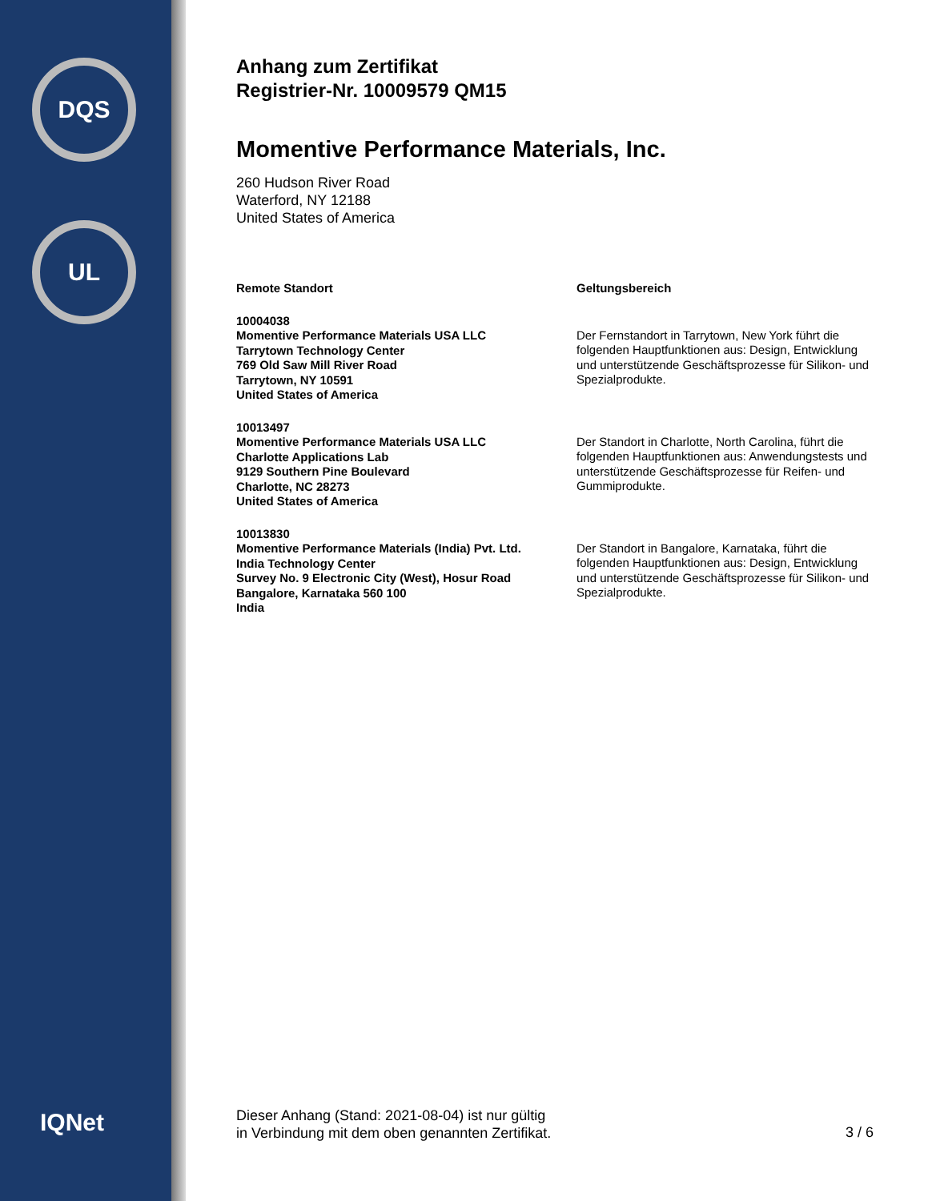DQS
UL
IQNet
Anhang zum Zertifikat
Registrier-Nr. 10009579 QM15
Momentive Performance Materials, Inc.
260 Hudson River Road
Waterford, NY 12188
United States of America
| Remote Standort | Geltungsbereich |
| --- | --- |
| 10004038 Momentive Performance Materials USA LLC Tarrytown Technology Center 769 Old Saw Mill River Road Tarrytown, NY 10591 United States of America | Der Fernstandort in Tarrytown, New York führt die folgenden Hauptfunktionen aus: Design, Entwicklung und unterstützende Geschäftsprozesse für Silikon- und Spezialprodukte. |
| 10013497 Momentive Performance Materials USA LLC Charlotte Applications Lab 9129 Southern Pine Boulevard Charlotte, NC 28273 United States of America | Der Standort in Charlotte, North Carolina, führt die folgenden Hauptfunktionen aus: Anwendungstests und unterstützende Geschäftsprozesse für Reifen- und Gummiprodukte. |
| 10013830 Momentive Performance Materials (India) Pvt. Ltd. India Technology Center Survey No. 9 Electronic City (West), Hosur Road Bangalore, Karnataka 560 100 India | Der Standort in Bangalore, Karnataka, führt die folgenden Hauptfunktionen aus: Design, Entwicklung und unterstützende Geschäftsprozesse für Silikon- und Spezialprodukte. |
Dieser Anhang (Stand: 2021-08-04) ist nur gültig
in Verbindung mit dem oben genannten Zertifikat.
3 / 6